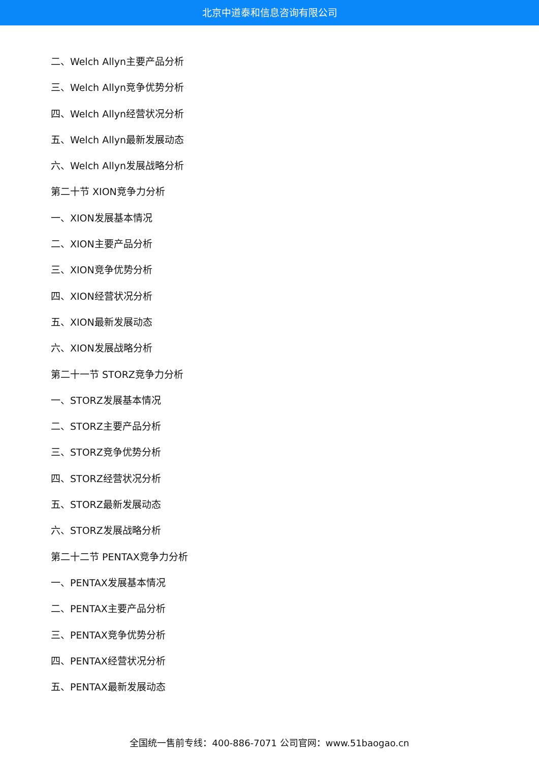北京中道泰和信息咨询有限公司
二、Welch Allyn主要产品分析
三、Welch Allyn竞争优势分析
四、Welch Allyn经营状况分析
五、Welch Allyn最新发展动态
六、Welch Allyn发展战略分析
第二十节 XION竞争力分析
一、XION发展基本情况
二、XION主要产品分析
三、XION竞争优势分析
四、XION经营状况分析
五、XION最新发展动态
六、XION发展战略分析
第二十一节 STORZ竞争力分析
一、STORZ发展基本情况
二、STORZ主要产品分析
三、STORZ竞争优势分析
四、STORZ经营状况分析
五、STORZ最新发展动态
六、STORZ发展战略分析
第二十二节 PENTAX竞争力分析
一、PENTAX发展基本情况
二、PENTAX主要产品分析
三、PENTAX竞争优势分析
四、PENTAX经营状况分析
五、PENTAX最新发展动态
全国统一售前专线：400-886-7071 公司官网：www.51baogao.cn